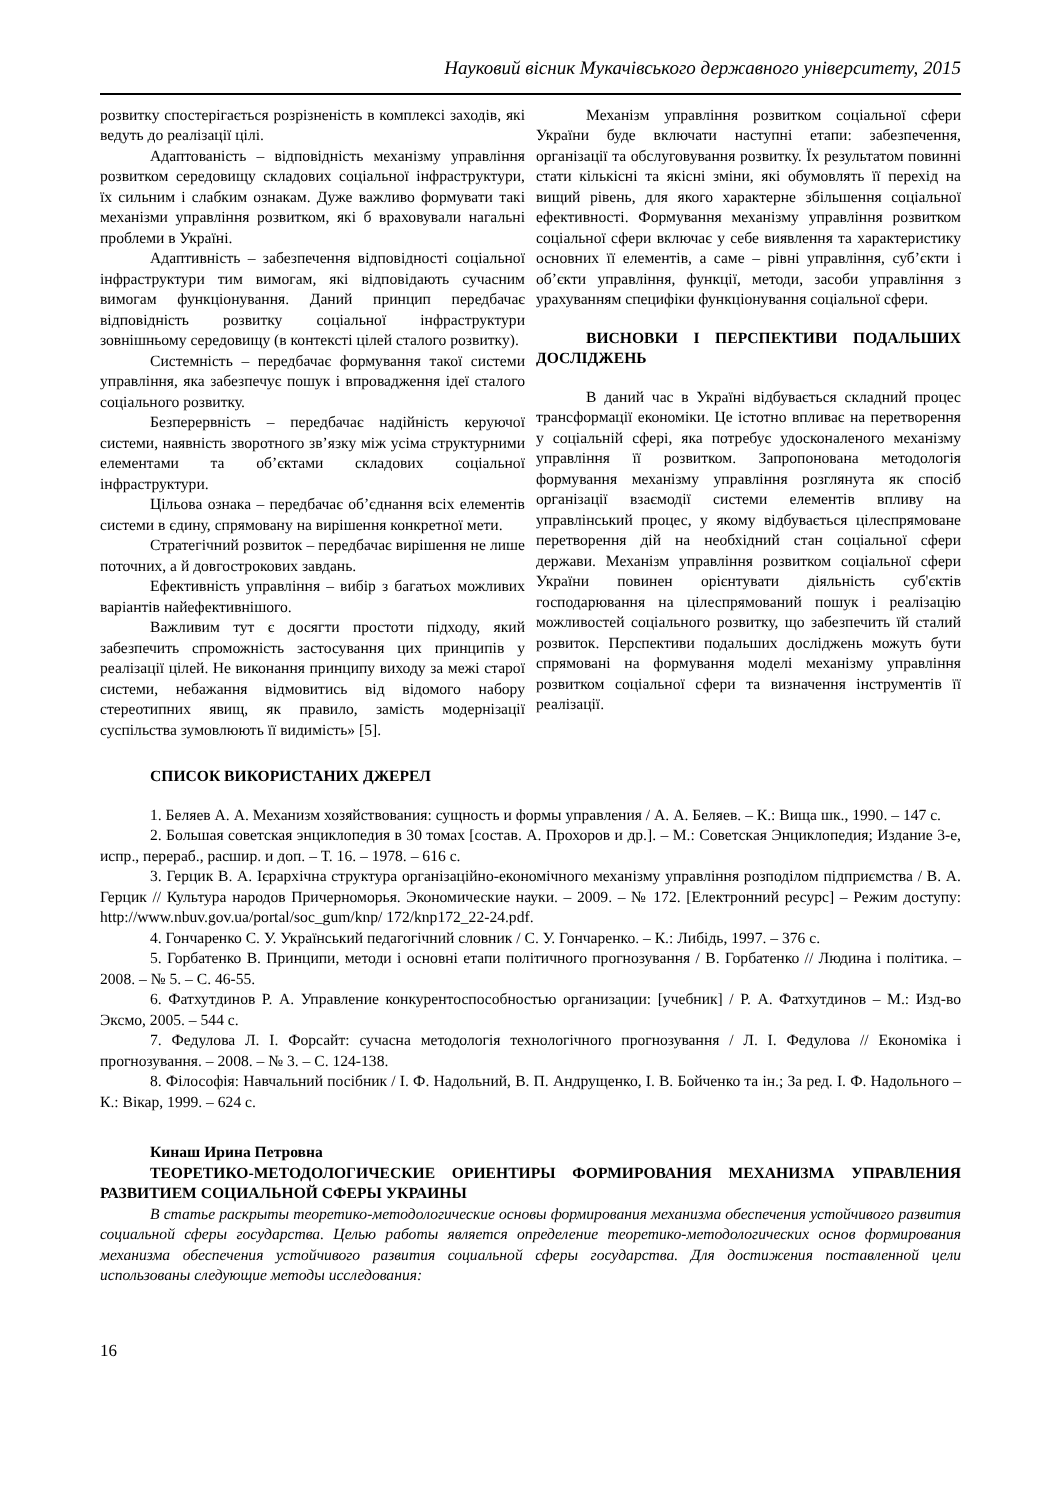Науковий вісник Мукачівського державного університету, 2015
розвитку спостерігається розрізненість в комплексі заходів, які ведуть до реалізації цілі.
Адаптованість – відповідність механізму управління розвитком середовищу складових соціальної інфраструктури, їх сильним і слабким ознакам. Дуже важливо формувати такі механізми управління розвитком, які б враховували нагальні проблеми в Україні.
Адаптивність – забезпечення відповідності соціальної інфраструктури тим вимогам, які відповідають сучасним вимогам функціонування. Даний принцип передбачає відповідність розвитку соціальної інфраструктури зовнішньому середовищу (в контексті цілей сталого розвитку).
Системність – передбачає формування такої системи управління, яка забезпечує пошук і впровадження ідеї сталого соціального розвитку.
Безперервність – передбачає надійність керуючої системи, наявність зворотного зв’язку між усіма структурними елементами та об’єктами складових соціальної інфраструктури.
Цільова ознака – передбачає об’єднання всіх елементів системи в єдину, спрямовану на вирішення конкретної мети.
Стратегічний розвиток – передбачає вирішення не лише поточних, а й довгострокових завдань.
Ефективність управління – вибір з багатьох можливих варіантів найефективнішого.
Важливим тут є досягти простоти підходу, який забезпечить спроможність застосування цих принципів у реалізації цілей. Не виконання принципу виходу за межі старої системи, небажання відмовитись від відомого набору стереотипних явищ, як правило, замість модернізації суспільства зумовлюють її видимість» [5].
Механізм управління розвитком соціальної сфери України буде включати наступні етапи: забезпечення, організації та обслуговування розвитку. Їх результатом повинні стати кількісні та якісні зміни, які обумовлять її перехід на вищий рівень, для якого характерне збільшення соціальної ефективності. Формування механізму управління розвитком соціальної сфери включає у себе виявлення та характеристику основних її елементів, а саме – рівні управління, суб’єкти і об’єкти управління, функції, методи, засоби управління з урахуванням специфіки функціонування соціальної сфери.
ВИСНОВКИ І ПЕРСПЕКТИВИ ПОДАЛЬШИХ ДОСЛІДЖЕНЬ
В даний час в Україні відбувається складний процес трансформації економіки. Це істотно впливає на перетворення у соціальній сфері, яка потребує удосконаленого механізму управління її розвитком. Запропонована методологія формування механізму управління розглянута як спосіб організації взаємодії системи елементів впливу на управлінський процес, у якому відбувається цілеспрямоване перетворення дій на необхідний стан соціальної сфери держави. Механізм управління розвитком соціальної сфери України повинен орієнтувати діяльність суб'єктів господарювання на цілеспрямований пошук і реалізацію можливостей соціального розвитку, що забезпечить їй сталий розвиток. Перспективи подальших досліджень можуть бути спрямовані на формування моделі механізму управління розвитком соціальної сфери та визначення інструментів її реалізації.
СПИСОК ВИКОРИСТАНИХ ДЖЕРЕЛ
1. Беляев А. А. Механизм хозяйствования: сущность и формы управления / А. А. Беляев. – К.: Вища шк., 1990. – 147 с.
2. Большая советская энциклопедия в 30 томах [состав. А. Прохоров и др.]. – М.: Советская Энциклопедия; Издание 3-е, испр., перераб., расшир. и доп. – Т. 16. – 1978. – 616 с.
3. Герцик В. А. Ієрархічна структура організаційно-економічного механізму управління розподілом підприємства / В. А. Герцик // Культура народов Причерноморья. Экономические науки. – 2009. – № 172. [Електронний ресурс] – Режим доступу: http://www.nbuv.gov.ua/portal/soc_gum/knp/ 172/knp172_22-24.pdf.
4. Гончаренко С. У. Український педагогічний словник / С. У. Гончаренко. – К.: Либідь, 1997. – 376 с.
5. Горбатенко В. Принципи, методи і основні етапи політичного прогнозування / В. Горбатенко // Людина і політика. – 2008. – № 5. – С. 46-55.
6. Фатхутдинов Р. А. Управление конкурентоспособностью организации: [учебник] / Р. А. Фатхутдинов – М.: Изд-во Эксмо, 2005. – 544 с.
7. Федулова Л. І. Форсайт: сучасна методологія технологічного прогнозування / Л. І. Федулова // Економіка і прогнозування. – 2008. – № 3. – С. 124-138.
8. Філософія: Навчальний посібник / І. Ф. Надольний, В. П. Андрущенко, І. В. Бойченко та ін.; За ред. І. Ф. Надольного – К.: Вікар, 1999. – 624 с.
Кинаш Ирина Петровна
ТЕОРЕТИКО-МЕТОДОЛОГИЧЕСКИЕ ОРИЕНТИРЫ ФОРМИРОВАНИЯ МЕХАНИЗМА УПРАВЛЕНИЯ РАЗВИТИЕМ СОЦИАЛЬНОЙ СФЕРЫ УКРАИНЫ
В статье раскрыты теоретико-методологические основы формирования механизма обеспечения устойчивого развития социальной сферы государства. Целью работы является определение теоретико-методологических основ формирования механизма обеспечения устойчивого развития социальной сферы государства. Для достижения поставленной цели использованы следующие методы исследования:
16